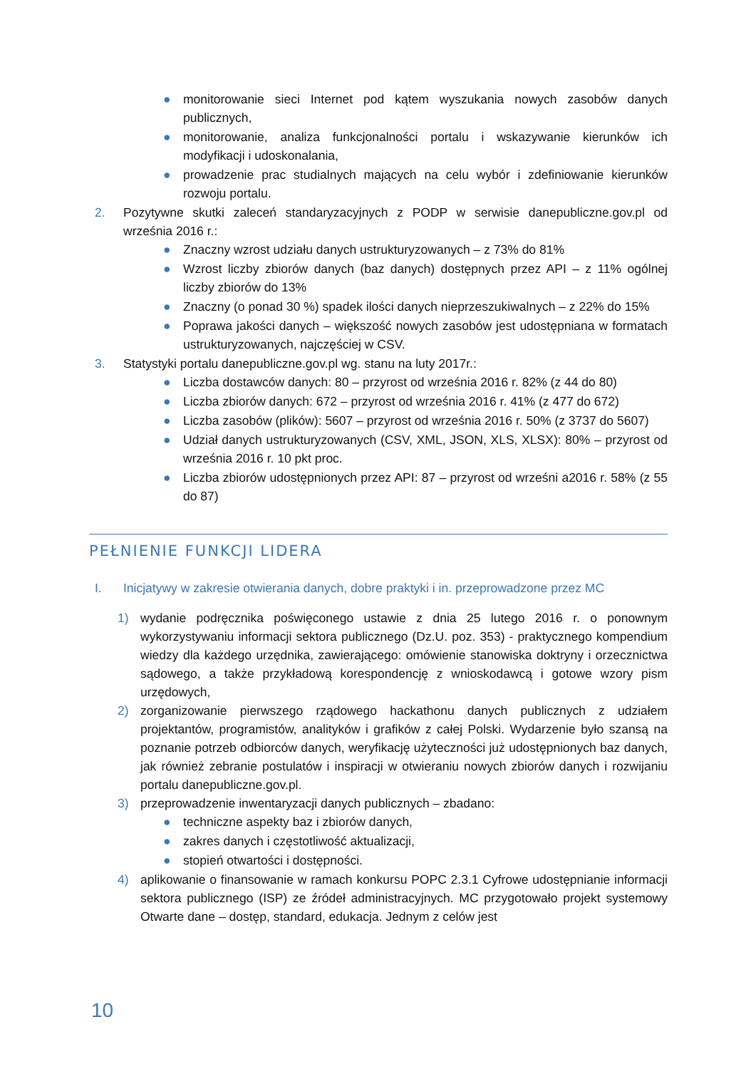● monitorowanie sieci Internet pod kątem wyszukania nowych zasobów danych publicznych,
● monitorowanie, analiza funkcjonalności portalu i wskazywanie kierunków ich modyfikacji i udoskonalania,
● prowadzenie prac studialnych mających na celu wybór i zdefiniowanie kierunków rozwoju portalu.
2. Pozytywne skutki zaleceń standaryzacyjnych z PODP w serwisie danepubliczne.gov.pl od września 2016 r.:
● Znaczny wzrost udziału danych ustrukturyzowanych – z 73% do 81%
● Wzrost liczby zbiorów danych (baz danych) dostępnych przez API – z 11% ogólnej liczby zbiorów do 13%
● Znaczny (o ponad 30 %) spadek ilości danych nieprzeszukiwalnych – z 22% do 15%
● Poprawa jakości danych – większość nowych zasobów jest udostępniana w formatach ustrukturyzowanych, najczęściej w CSV.
3. Statystyki portalu danepubliczne.gov.pl wg. stanu na luty 2017r.:
● Liczba dostawców danych: 80 – przyrost od września 2016 r. 82% (z 44 do 80)
● Liczba zbiorów danych: 672 – przyrost od września 2016 r. 41% (z 477 do 672)
● Liczba zasobów (plików): 5607 – przyrost od września 2016 r. 50% (z 3737 do 5607)
● Udział danych ustrukturyzowanych (CSV, XML, JSON, XLS, XLSX): 80% – przyrost od września 2016 r. 10 pkt proc.
● Liczba zbiorów udostępnionych przez API: 87 – przyrost od wrześni a2016 r. 58% (z 55 do 87)
PEŁNIENIE FUNKCJI LIDERA
I. Inicjatywy w zakresie otwierania danych, dobre praktyki i in. przeprowadzone przez MC
1) wydanie podręcznika poświęconego ustawie z dnia 25 lutego 2016 r. o ponownym wykorzystywaniu informacji sektora publicznego (Dz.U. poz. 353) - praktycznego kompendium wiedzy dla każdego urzędnika, zawierającego: omówienie stanowiska doktryny i orzecznictwa sądowego, a także przykładową korespondencję z wnioskodawcą i gotowe wzory pism urzędowych,
2) zorganizowanie pierwszego rządowego hackathonu danych publicznych z udziałem projektantów, programistów, analityków i grafików z całej Polski. Wydarzenie było szansą na poznanie potrzeb odbiorców danych, weryfikację użyteczności już udostępnionych baz danych, jak również zebranie postulatów i inspiracji w otwieraniu nowych zbiorów danych i rozwijaniu portalu danepubliczne.gov.pl.
3) przeprowadzenie inwentaryzacji danych publicznych – zbadano:
● techniczne aspekty baz i zbiorów danych,
● zakres danych i częstotliwość aktualizacji,
● stopień otwartości i dostępności.
4) aplikowanie o finansowanie w ramach konkursu POPC 2.3.1 Cyfrowe udostępnianie informacji sektora publicznego (ISP) ze źródeł administracyjnych. MC przygotowało projekt systemowy Otwarte dane – dostęp, standard, edukacja. Jednym z celów jest
10